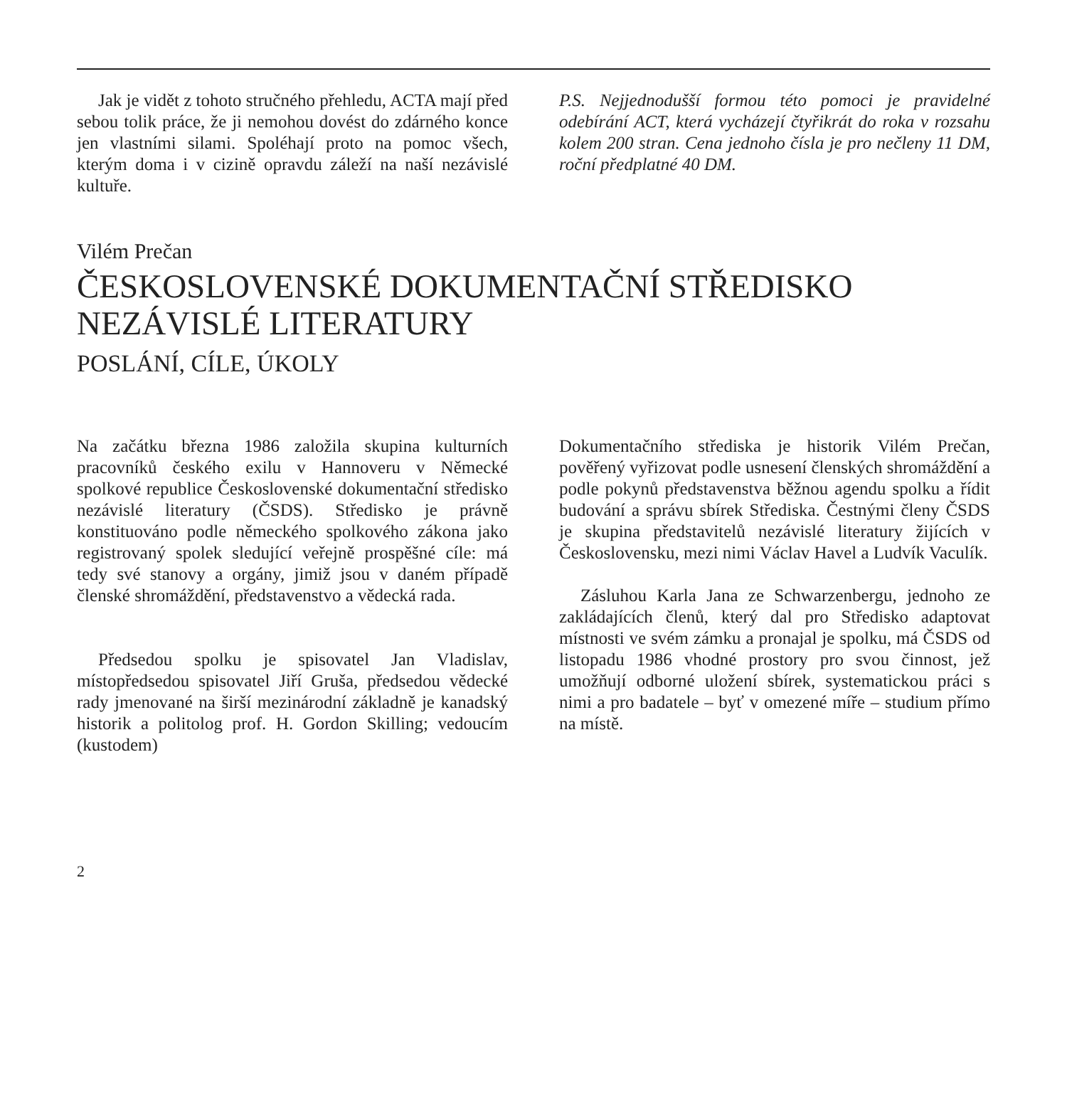Jak je vidět z tohoto stručného přehledu, ACTA mají před sebou tolik práce, že ji nemohou dovést do zdárného konce jen vlastními silami. Spoléhají proto na pomoc všech, kterým doma i v cizině opravdu záleží na naší nezávislé kultuře.
P.S. Nejjednodušší formou této pomoci je pravidelné odebírání ACT, která vycházejí čtyřikrát do roka v rozsahu kolem 200 stran. Cena jednoho čísla je pro nečleny 11 DM, roční předplatné 40 DM.
Vilém Prečan
ČESKOSLOVENSKÉ DOKUMENTAČNÍ STŘEDISKO
NEZÁVISLÉ LITERATURY
POSLÁNÍ, CÍLE, ÚKOLY
Na začátku března 1986 založila skupina kulturních pracovníků českého exilu v Hannoveru v Německé spolkové republice Československé dokumentační středisko nezávislé literatury (ČSDS). Středisko je právně konstituováno podle německého spolkového zákona jako registrovaný spolek sledující veřejně prospěšné cíle: má tedy své stanovy a orgány, jimiž jsou v daném případě členské shromáždění, představenstvo a vědecká rada.
Předsedou spolku je spisovatel Jan Vladislav, místopředsedou spisovatel Jiří Gruša, předsedou vědecké rady jmenované na širší mezinárodní základně je kanadský historik a politolog prof. H. Gordon Skilling; vedoucím (kustodem)
Dokumentačního střediska je historik Vilém Prečan, pověřený vyřizovat podle usnesení členských shromáždění a podle pokynů představenstva běžnou agendu spolku a řídit budování a správu sbírek Střediska. Čestnými členy ČSDS je skupina představitelů nezávislé literatury žijících v Československu, mezi nimi Václav Havel a Ludvík Vaculík.
Zásluhou Karla Jana ze Schwarzenbergu, jednoho ze zakládajících členů, který dal pro Středisko adaptovat místnosti ve svém zámku a pronajal je spolku, má ČSDS od listopadu 1986 vhodné prostory pro svou činnost, jež umožňují odborné uložení sbírek, systematickou práci s nimi a pro badatele – byť v omezené míře – studium přímo na místě.
2